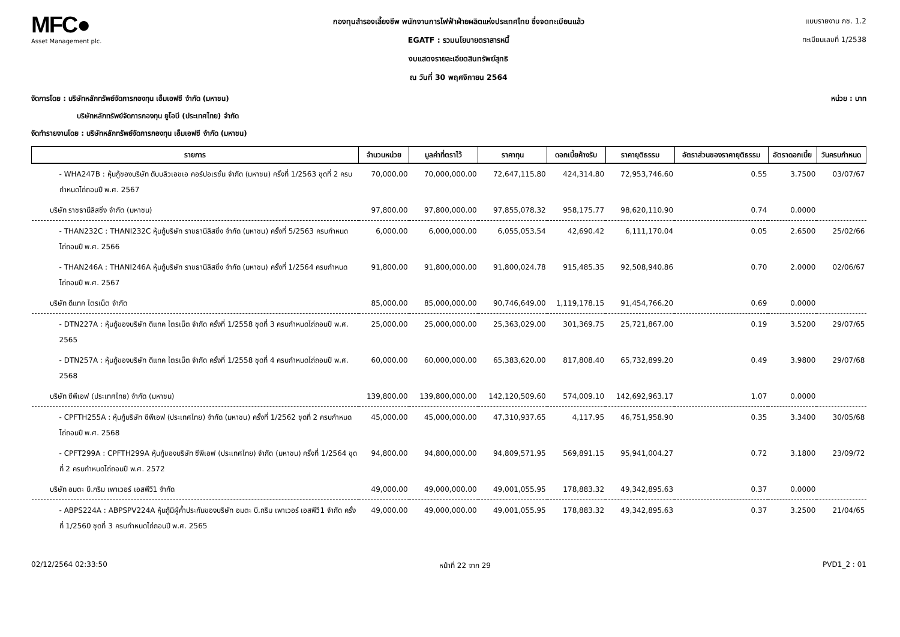MFC●
Asset Management plc.
กองทุนสำรองเลี้ยงชีพ พนักงานการไฟฟ้าฝ่ายผลิตแห่งประเทศไทย ซึ่งจดทะเบียนแล้ว
EGATF : รวมนโยบายตราสารหนี้
งบแสดงรายละเอียดสินทรัพย์สุทธิ
ณ วันที่ 30 พฤศจิกายน 2564
แบบรายงาน กช. 1.2
ทะเบียนเลขที่ 1/2538
จัดการโดย : บริษัทหลักทรัพย์จัดการกองทุน เอ็มเอฟซี จำกัด (มหาชน) หน่วย : บาท
บริษัทหลักทรัพย์จัดการกองทุน ยูโอบี (ประเทศไทย) จำกัด
จัดทำรายงานโดย : บริษัทหลักทรัพย์จัดการกองทุน เอ็มเอฟซี จำกัด (มหาชน)
| รายการ | จำนวนหน่วย | มูลค่าที่ตราไว้ | ราคาทุน | ดอกเบี้ยค้างรับ | ราคายุติธรรม | อัตราส่วนของราคายุติธรรม | อัตราดอกเบี้ย | วันครบกำหนด |
| --- | --- | --- | --- | --- | --- | --- | --- | --- |
| - WHA247B : หุ้นกู้ของบริษัท ดับบลิวเอชเอ คอร์ปอเรชั่น จำกัด (มหาชน) ครั้งที่ 1/2563 ชุดที่ 2 ครบกำหนดไถ่ถอนปี พ.ศ. 2567 | 70,000.00 | 70,000,000.00 | 72,647,115.80 | 424,314.80 | 72,953,746.60 | 0.55 | 3.7500 | 03/07/67 |
| บริษัท ราชธานีลิสซิ่ง จำกัด (มหาชน) | 97,800.00 | 97,800,000.00 | 97,855,078.32 | 958,175.77 | 98,620,110.90 | 0.74 | 0.0000 | |
| - THAN232C : THANI232C หุ้นกู้บริษัท ราชธานีลิสซิ่ง จำกัด (มหาชน) ครั้งที่ 5/2563 ครบกำหนดไถ่ถอนปี พ.ศ. 2566 | 6,000.00 | 6,000,000.00 | 6,055,053.54 | 42,690.42 | 6,111,170.04 | 0.05 | 2.6500 | 25/02/66 |
| - THAN246A : THANI246A หุ้นกู้บริษัท ราชธานีลิสซิ่ง จำกัด (มหาชน) ครั้งที่ 1/2564 ครบกำหนดไถ่ถอนปี พ.ศ. 2567 | 91,800.00 | 91,800,000.00 | 91,800,024.78 | 915,485.35 | 92,508,940.86 | 0.70 | 2.0000 | 02/06/67 |
| บริษัท ดีแทค ไตรเน็ต จำกัด | 85,000.00 | 85,000,000.00 | 90,746,649.00 | 1,119,178.15 | 91,454,766.20 | 0.69 | 0.0000 | |
| - DTN227A : หุ้นกู้ของบริษัท ดีแทค ไตรเน็ต จำกัด ครั้งที่ 1/2558 ชุดที่ 3 ครบกำหนดไถ่ถอนปี พ.ศ. 2565 | 25,000.00 | 25,000,000.00 | 25,363,029.00 | 301,369.75 | 25,721,867.00 | 0.19 | 3.5200 | 29/07/65 |
| - DTN257A : หุ้นกู้ของบริษัท ดีแทค ไตรเน็ต จำกัด ครั้งที่ 1/2558 ชุดที่ 4 ครบกำหนดไถ่ถอนปี พ.ศ. 2568 | 60,000.00 | 60,000,000.00 | 65,383,620.00 | 817,808.40 | 65,732,899.20 | 0.49 | 3.9800 | 29/07/68 |
| บริษัท ซีพีเอฟ (ประเทศไทย) จำกัด (มหาชน) | 139,800.00 | 139,800,000.00 | 142,120,509.60 | 574,009.10 | 142,692,963.17 | 1.07 | 0.0000 | |
| - CPFTH255A : หุ้นกู้บริษัท ซีพีเอฟ (ประเทศไทย) จำกัด (มหาชน) ครั้งที่ 1/2562 ชุดที่ 2 ครบกำหนดไถ่ถอนปี พ.ศ. 2568 | 45,000.00 | 45,000,000.00 | 47,310,937.65 | 4,117.95 | 46,751,958.90 | 0.35 | 3.3400 | 30/05/68 |
| - CPFT299A : CPFTH299A หุ้นกู้ของบริษัท ซีพีเอฟ (ประเทศไทย) จำกัด (มหาชน) ครั้งที่ 1/2564 ชุดที่ 2 ครบกำหนดไถ่ถอนปี พ.ศ. 2572 | 94,800.00 | 94,800,000.00 | 94,809,571.95 | 569,891.15 | 95,941,004.27 | 0.72 | 3.1800 | 23/09/72 |
| บริษัท อมตะ บี.กริม เพาเวอร์ เอสพีวี1 จำกัด | 49,000.00 | 49,000,000.00 | 49,001,055.95 | 178,883.32 | 49,342,895.63 | 0.37 | 0.0000 | |
| - ABPS224A : ABPSPV224A หุ้นกู้มีผู้ค้ำประกันของบริษัท อมตะ บี.กริม เพาเวอร์ เอสพีวี1 จำกัด ครั้งที่ 1/2560 ชุดที่ 3 ครบกำหนดไถ่ถอนปี พ.ศ. 2565 | 49,000.00 | 49,000,000.00 | 49,001,055.95 | 178,883.32 | 49,342,895.63 | 0.37 | 3.2500 | 21/04/65 |
02/12/2564 02:33:50 หน้าที่ 22 จาก 29 PVD1_2 : 01